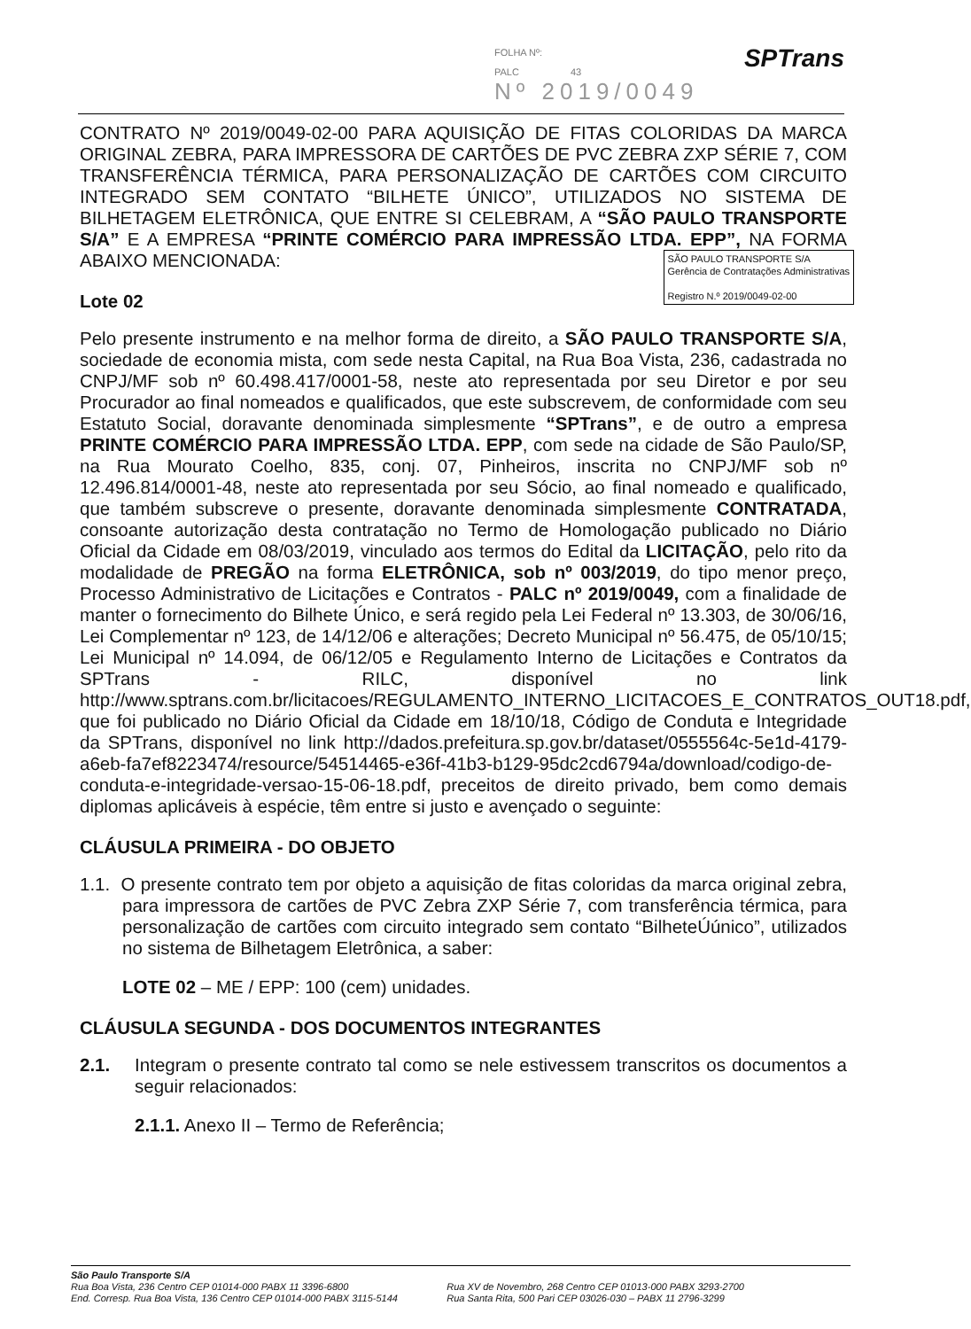FOLHA Nº:
PALC 43
Nº 2019/0049
SPTrans
CONTRATO Nº 2019/0049-02-00 PARA AQUISIÇÃO DE FITAS COLORIDAS DA MARCA ORIGINAL ZEBRA, PARA IMPRESSORA DE CARTÕES DE PVC ZEBRA ZXP SÉRIE 7, COM TRANSFERÊNCIA TÉRMICA, PARA PERSONALIZAÇÃO DE CARTÕES COM CIRCUITO INTEGRADO SEM CONTATO “BILHETE ÚNICO”, UTILIZADOS NO SISTEMA DE BILHETAGEM ELETRÔNICA, QUE ENTRE SI CELEBRAM, A “SÃO PAULO TRANSPORTE S/A” E A EMPRESA “PRINTE COMÉRCIO PARA IMPRESSÃO LTDA. EPP”, NA FORMA ABAIXO MENCIONADA: SÃO PAULO TRANSPORTE S/A
Gerência de Contratações Administrativas
Registro N.º 2019/0049-02-00
Lote 02
Pelo presente instrumento e na melhor forma de direito, a SÃO PAULO TRANSPORTE S/A, sociedade de economia mista, com sede nesta Capital, na Rua Boa Vista, 236, cadastrada no CNPJ/MF sob nº 60.498.417/0001-58, neste ato representada por seu Diretor e por seu Procurador ao final nomeados e qualificados, que este subscrevem, de conformidade com seu Estatuto Social, doravante denominada simplesmente “SPTrans”, e de outro a empresa PRINTE COMÉRCIO PARA IMPRESSÃO LTDA. EPP, com sede na cidade de São Paulo/SP, na Rua Mourato Coelho, 835, conj. 07, Pinheiros, inscrita no CNPJ/MF sob nº 12.496.814/0001-48, neste ato representada por seu Sócio, ao final nomeado e qualificado, que também subscreve o presente, doravante denominada simplesmente CONTRATADA, consoante autorização desta contratação no Termo de Homologação publicado no Diário Oficial da Cidade em 08/03/2019, vinculado aos termos do Edital da LICITAÇÃO, pelo rito da modalidade de PREGÃO na forma ELETRÔNICA, sob nº 003/2019, do tipo menor preço, Processo Administrativo de Licitações e Contratos - PALC nº 2019/0049, com a finalidade de manter o fornecimento do Bilhete Único, e será regido pela Lei Federal nº 13.303, de 30/06/16, Lei Complementar nº 123, de 14/12/06 e alterações; Decreto Municipal nº 56.475, de 05/10/15; Lei Municipal nº 14.094, de 06/12/05 e Regulamento Interno de Licitações e Contratos da SPTrans - RILC, disponível no link http://www.sptrans.com.br/licitacoes/REGULAMENTO_INTERNO_LICITACOES_E_CONTRATOS_OUT18.pdf, que foi publicado no Diário Oficial da Cidade em 18/10/18, Código de Conduta e Integridade da SPTrans, disponível no link http://dados.prefeitura.sp.gov.br/dataset/0555564c-5e1d-4179-a6eb-fa7ef8223474/resource/54514465-e36f-41b3-b129-95dc2cd6794a/download/codigo-de-conduta-e-integridade-versao-15-06-18.pdf, preceitos de direito privado, bem como demais diplomas aplicáveis à espécie, têm entre si justo e avençado o seguinte:
CLÁUSULA PRIMEIRA - DO OBJETO
1.1. O presente contrato tem por objeto a aquisição de fitas coloridas da marca original zebra, para impressora de cartões de PVC Zebra ZXP Série 7, com transferência térmica, para personalização de cartões com circuito integrado sem contato “BilheteÚúnico”, utilizados no sistema de Bilhetagem Eletrônica, a saber:
LOTE 02 – ME / EPP: 100 (cem) unidades.
CLÁUSULA SEGUNDA - DOS DOCUMENTOS INTEGRANTES
2.1. Integram o presente contrato tal como se nele estivessem transcritos os documentos a seguir relacionados:
2.1.1. Anexo II – Termo de Referência;
São Paulo Transporte S/A
Rua Boa Vista, 236 Centro CEP 01014-000 PABX 11 3396-6800
End. Corresp. Rua Boa Vista, 136 Centro CEP 01014-000 PABX 3115-5144
Rua XV de Novembro, 268 Centro CEP 01013-000 PABX 3293-2700
Rua Santa Rita, 500 Pari CEP 03026-030 – PABX 11 2796-3299